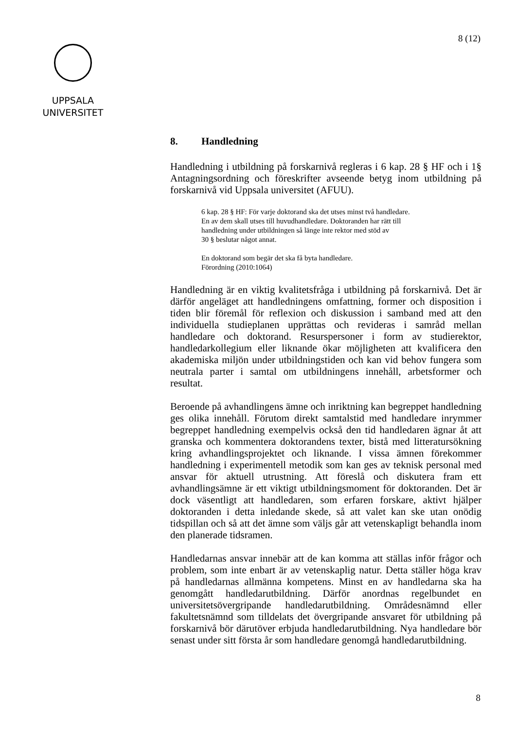8 (12)
UPPSALA
UNIVERSITET
8. Handledning
Handledning i utbildning på forskarnivå regleras i 6 kap. 28 § HF och i 1§ Antagningsordning och föreskrifter avseende betyg inom utbildning på forskarnivå vid Uppsala universitet (AFUU).
6 kap. 28 § HF: För varje doktorand ska det utses minst två handledare.
En av dem skall utses till huvudhandledare. Doktoranden har rätt till
handledning under utbildningen så länge inte rektor med stöd av
30 § beslutar något annat.
En doktorand som begär det ska få byta handledare.
Förordning (2010:1064)
Handledning är en viktig kvalitetsfråga i utbildning på forskarnivå. Det är därför angeläget att handledningens omfattning, former och disposition i tiden blir föremål för reflexion och diskussion i samband med att den individuella studieplanen upprättas och revideras i samråd mellan handledare och doktorand. Resurspersoner i form av studierektor, handledarkollegium eller liknande ökar möjligheten att kvalificera den akademiska miljön under utbildningstiden och kan vid behov fungera som neutrala parter i samtal om utbildningens innehåll, arbetsformer och resultat.
Beroende på avhandlingens ämne och inriktning kan begreppet handledning ges olika innehåll. Förutom direkt samtalstid med handledare inrymmer begreppet handledning exempelvis också den tid handledaren ägnar åt att granska och kommentera doktorandens texter, bistå med litteratursökning kring avhandlingsprojektet och liknande. I vissa ämnen förekommer handledning i experimentell metodik som kan ges av teknisk personal med ansvar för aktuell utrustning. Att föreslå och diskutera fram ett avhandlingsämne är ett viktigt utbildningsmoment för doktoranden. Det är dock väsentligt att handledaren, som erfaren forskare, aktivt hjälper doktoranden i detta inledande skede, så att valet kan ske utan onödig tidspillan och så att det ämne som väljs går att vetenskapligt behandla inom den planerade tidsramen.
Handledarnas ansvar innebär att de kan komma att ställas inför frågor och problem, som inte enbart är av vetenskaplig natur. Detta ställer höga krav på handledarnas allmänna kompetens. Minst en av handledarna ska ha genomgått handledarutbildning. Därför anordnas regelbundet en universitetsövergripande handledarutbildning. Områdesnämnd eller fakultetsnämnd som tilldelats det övergripande ansvaret för utbildning på forskarnivå bör därutöver erbjuda handledarutbildning. Nya handledare bör senast under sitt första år som handledare genomgå handledarutbildning.
8